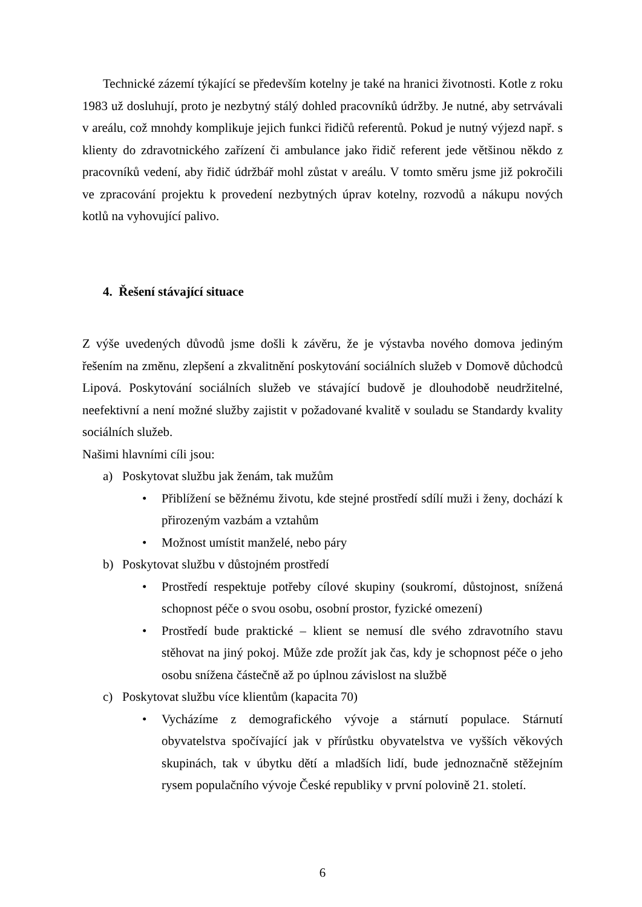Technické zázemí týkající se především kotelny je také na hranici životnosti. Kotle z roku 1983 už dosluhují, proto je nezbytný stálý dohled pracovníků údržby. Je nutné, aby setrvávali v areálu, což mnohdy komplikuje jejich funkci řidičů referentů. Pokud je nutný výjezd např. s klienty do zdravotnického zařízení či ambulance jako řidič referent jede většinou někdo z pracovníků vedení, aby řidič údržbář mohl zůstat v areálu. V tomto směru jsme již pokročili ve zpracování projektu k provedení nezbytných úprav kotelny, rozvodů a nákupu nových kotlů na vyhovující palivo.
4. Řešení stávající situace
Z výše uvedených důvodů jsme došli k závěru, že je výstavba nového domova jediným řešením na změnu, zlepšení a zkvalitnění poskytování sociálních služeb v Domově důchodců Lipová. Poskytování sociálních služeb ve stávající budově je dlouhodobě neudržitelné, neefektivní a není možné služby zajistit v požadované kvalitě v souladu se Standardy kvality sociálních služeb.
Našimi hlavními cíli jsou:
a) Poskytovat službu jak ženám, tak mužům
• Přiblížení se běžnému životu, kde stejné prostředí sdílí muži i ženy, dochází k přirozeným vazbám a vztahům
• Možnost umístit manželé, nebo páry
b) Poskytovat službu v důstojném prostředí
• Prostředí respektuje potřeby cílové skupiny (soukromí, důstojnost, snížená schopnost péče o svou osobu, osobní prostor, fyzické omezení)
• Prostředí bude praktické – klient se nemusí dle svého zdravotního stavu stěhovat na jiný pokoj. Může zde prožít jak čas, kdy je schopnost péče o jeho osobu snížena částečně až po úplnou závislost na službě
c) Poskytovat službu více klientům (kapacita 70)
• Vycházíme z demografického vývoje a stárnutí populace. Stárnutí obyvatelstva spočívající jak v přírůstku obyvatelstva ve vyšších věkových skupinách, tak v úbytku dětí a mladších lidí, bude jednoznačně stěžejním rysem populačního vývoje České republiky v první polovině 21. století.
6